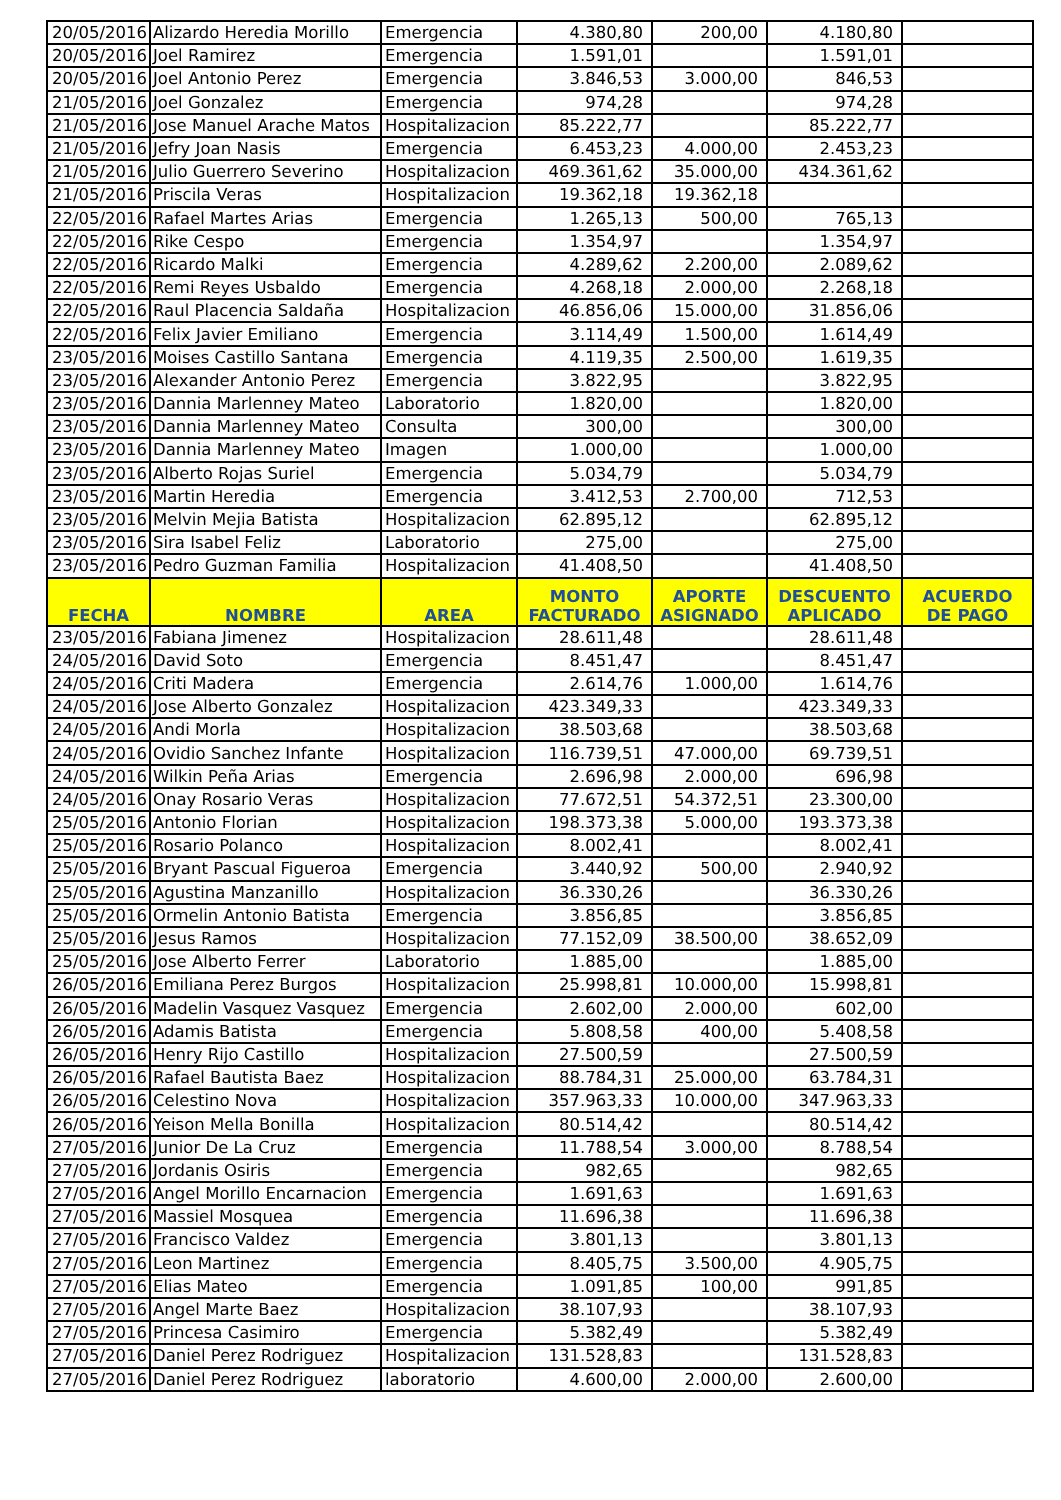| 20/05/2016 | Alizardo Heredia Morillo | Emergencia | 4.380,80 | 200,00 | 4.180,80 | |
| 20/05/2016 | Joel Ramirez | Emergencia | 1.591,01 | | 1.591,01 | |
| 20/05/2016 | Joel Antonio Perez | Emergencia | 3.846,53 | 3.000,00 | 846,53 | |
| 21/05/2016 | Joel Gonzalez | Emergencia | 974,28 | | 974,28 | |
| 21/05/2016 | Jose Manuel Arache Matos | Hospitalizacion | 85.222,77 | | 85.222,77 | |
| 21/05/2016 | Jefry Joan Nasis | Emergencia | 6.453,23 | 4.000,00 | 2.453,23 | |
| 21/05/2016 | Julio Guerrero Severino | Hospitalizacion | 469.361,62 | 35.000,00 | 434.361,62 | |
| 21/05/2016 | Priscila Veras | Hospitalizacion | 19.362,18 | 19.362,18 | | |
| 22/05/2016 | Rafael Martes Arias | Emergencia | 1.265,13 | 500,00 | 765,13 | |
| 22/05/2016 | Rike Cespo | Emergencia | 1.354,97 | | 1.354,97 | |
| 22/05/2016 | Ricardo Malki | Emergencia | 4.289,62 | 2.200,00 | 2.089,62 | |
| 22/05/2016 | Remi Reyes Usbaldo | Emergencia | 4.268,18 | 2.000,00 | 2.268,18 | |
| 22/05/2016 | Raul Placencia Saldaña | Hospitalizacion | 46.856,06 | 15.000,00 | 31.856,06 | |
| 22/05/2016 | Felix Javier Emiliano | Emergencia | 3.114,49 | 1.500,00 | 1.614,49 | |
| 23/05/2016 | Moises Castillo Santana | Emergencia | 4.119,35 | 2.500,00 | 1.619,35 | |
| 23/05/2016 | Alexander Antonio Perez | Emergencia | 3.822,95 | | 3.822,95 | |
| 23/05/2016 | Dannia Marlenney Mateo | Laboratorio | 1.820,00 | | 1.820,00 | |
| 23/05/2016 | Dannia Marlenney Mateo | Consulta | 300,00 | | 300,00 | |
| 23/05/2016 | Dannia Marlenney Mateo | Imagen | 1.000,00 | | 1.000,00 | |
| 23/05/2016 | Alberto Rojas Suriel | Emergencia | 5.034,79 | | 5.034,79 | |
| 23/05/2016 | Martin Heredia | Emergencia | 3.412,53 | 2.700,00 | 712,53 | |
| 23/05/2016 | Melvin Mejia Batista | Hospitalizacion | 62.895,12 | | 62.895,12 | |
| 23/05/2016 | Sira Isabel Feliz | Laboratorio | 275,00 | | 275,00 | |
| 23/05/2016 | Pedro Guzman Familia | Hospitalizacion | 41.408,50 | | 41.408,50 | |
| FECHA | NOMBRE | AREA | MONTO FACTURADO | APORTE ASIGNADO | DESCUENTO APLICADO | ACUERDO DE PAGO |
| 23/05/2016 | Fabiana Jimenez | Hospitalizacion | 28.611,48 | | 28.611,48 | |
| 24/05/2016 | David Soto | Emergencia | 8.451,47 | | 8.451,47 | |
| 24/05/2016 | Criti Madera | Emergencia | 2.614,76 | 1.000,00 | 1.614,76 | |
| 24/05/2016 | Jose Alberto Gonzalez | Hospitalizacion | 423.349,33 | | 423.349,33 | |
| 24/05/2016 | Andi Morla | Hospitalizacion | 38.503,68 | | 38.503,68 | |
| 24/05/2016 | Ovidio Sanchez Infante | Hospitalizacion | 116.739,51 | 47.000,00 | 69.739,51 | |
| 24/05/2016 | Wilkin Peña Arias | Emergencia | 2.696,98 | 2.000,00 | 696,98 | |
| 24/05/2016 | Onay Rosario Veras | Hospitalizacion | 77.672,51 | 54.372,51 | 23.300,00 | |
| 25/05/2016 | Antonio Florian | Hospitalizacion | 198.373,38 | 5.000,00 | 193.373,38 | |
| 25/05/2016 | Rosario Polanco | Hospitalizacion | 8.002,41 | | 8.002,41 | |
| 25/05/2016 | Bryant Pascual Figueroa | Emergencia | 3.440,92 | 500,00 | 2.940,92 | |
| 25/05/2016 | Agustina Manzanillo | Hospitalizacion | 36.330,26 | | 36.330,26 | |
| 25/05/2016 | Ormelin Antonio Batista | Emergencia | 3.856,85 | | 3.856,85 | |
| 25/05/2016 | Jesus Ramos | Hospitalizacion | 77.152,09 | 38.500,00 | 38.652,09 | |
| 25/05/2016 | Jose Alberto Ferrer | Laboratorio | 1.885,00 | | 1.885,00 | |
| 26/05/2016 | Emiliana Perez Burgos | Hospitalizacion | 25.998,81 | 10.000,00 | 15.998,81 | |
| 26/05/2016 | Madelin Vasquez Vasquez | Emergencia | 2.602,00 | 2.000,00 | 602,00 | |
| 26/05/2016 | Adamis Batista | Emergencia | 5.808,58 | 400,00 | 5.408,58 | |
| 26/05/2016 | Henry Rijo Castillo | Hospitalizacion | 27.500,59 | | 27.500,59 | |
| 26/05/2016 | Rafael Bautista Baez | Hospitalizacion | 88.784,31 | 25.000,00 | 63.784,31 | |
| 26/05/2016 | Celestino Nova | Hospitalizacion | 357.963,33 | 10.000,00 | 347.963,33 | |
| 26/05/2016 | Yeison Mella Bonilla | Hospitalizacion | 80.514,42 | | 80.514,42 | |
| 27/05/2016 | Junior De La Cruz | Emergencia | 11.788,54 | 3.000,00 | 8.788,54 | |
| 27/05/2016 | Jordanis Osiris | Emergencia | 982,65 | | 982,65 | |
| 27/05/2016 | Angel Morillo Encarnacion | Emergencia | 1.691,63 | | 1.691,63 | |
| 27/05/2016 | Massiel Mosquea | Emergencia | 11.696,38 | | 11.696,38 | |
| 27/05/2016 | Francisco Valdez | Emergencia | 3.801,13 | | 3.801,13 | |
| 27/05/2016 | Leon Martinez | Emergencia | 8.405,75 | 3.500,00 | 4.905,75 | |
| 27/05/2016 | Elias Mateo | Emergencia | 1.091,85 | 100,00 | 991,85 | |
| 27/05/2016 | Angel Marte Baez | Hospitalizacion | 38.107,93 | | 38.107,93 | |
| 27/05/2016 | Princesa Casimiro | Emergencia | 5.382,49 | | 5.382,49 | |
| 27/05/2016 | Daniel Perez Rodriguez | Hospitalizacion | 131.528,83 | | 131.528,83 | |
| 27/05/2016 | Daniel Perez Rodriguez | laboratorio | 4.600,00 | 2.000,00 | 2.600,00 | |